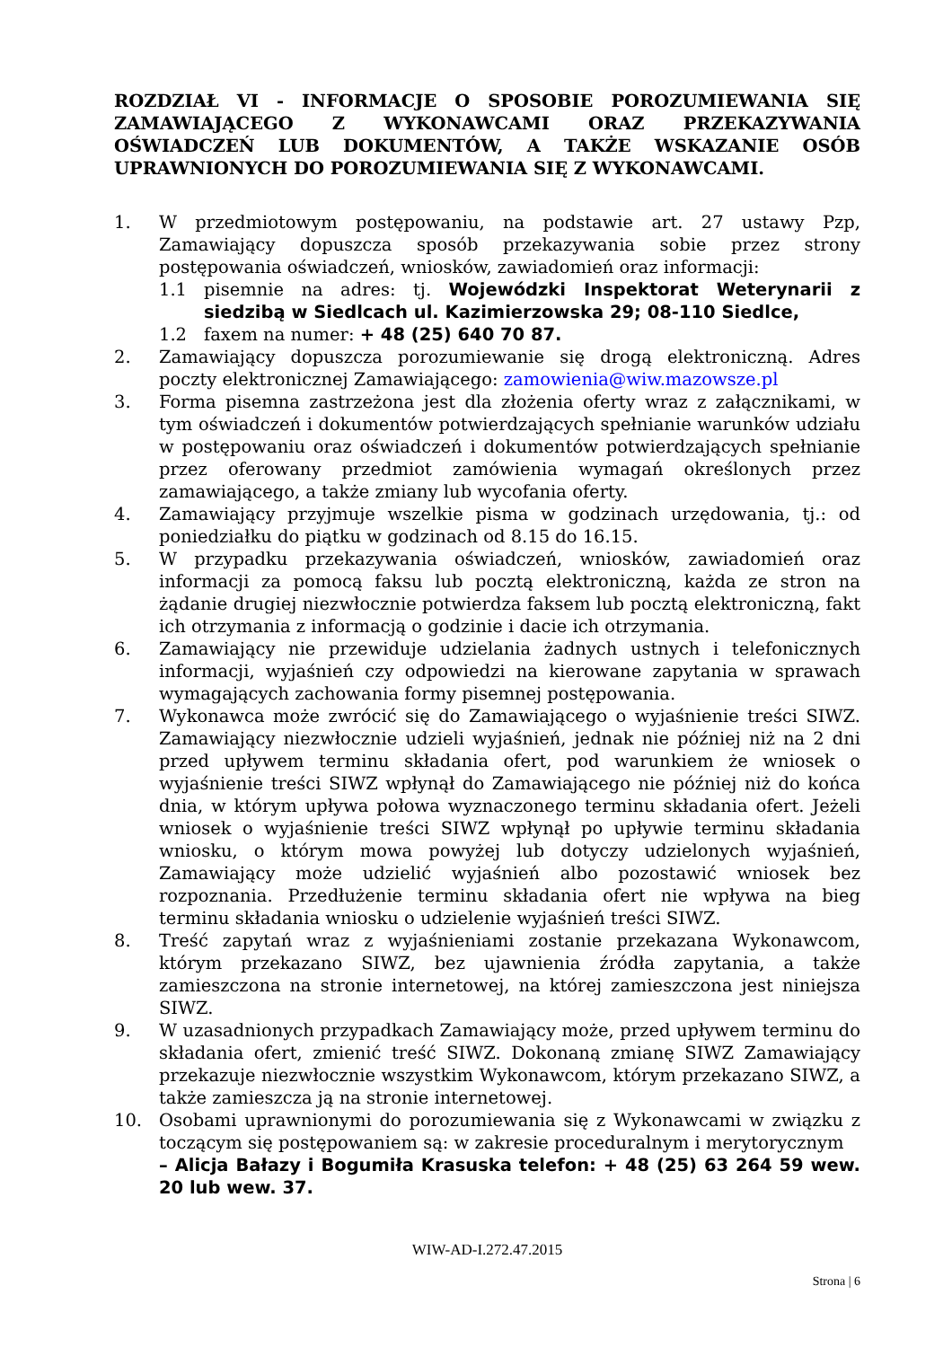ROZDZIAŁ VI - INFORMACJE O SPOSOBIE POROZUMIEWANIA SIĘ ZAMAWIAJĄCEGO Z WYKONAWCAMI ORAZ PRZEKAZYWANIA OŚWIADCZEŃ LUB DOKUMENTÓW, A TAKŻE WSKAZANIE OSÓB UPRAWNIONYCH DO POROZUMIEWANIA SIĘ Z WYKONAWCAMI.
1. W przedmiotowym postępowaniu, na podstawie art. 27 ustawy Pzp, Zamawiający dopuszcza sposób przekazywania sobie przez strony postępowania oświadczeń, wniosków, zawiadomień oraz informacji:
1.1 pisemnie na adres: tj. Wojewódzki Inspektorat Weterynarii z siedzibą w Siedlcach ul. Kazimierzowska 29; 08-110 Siedlce,
1.2 faxem na numer: + 48 (25) 640 70 87.
2. Zamawiający dopuszcza porozumiewanie się drogą elektroniczną. Adres poczty elektronicznej Zamawiającego: zamowienia@wiw.mazowsze.pl
3. Forma pisemna zastrzeżona jest dla złożenia oferty wraz z załącznikami, w tym oświadczeń i dokumentów potwierdzających spełnianie warunków udziału w postępowaniu oraz oświadczeń i dokumentów potwierdzających spełnianie przez oferowany przedmiot zamówienia wymagań określonych przez zamawiającego, a także zmiany lub wycofania oferty.
4. Zamawiający przyjmuje wszelkie pisma w godzinach urzędowania, tj.: od poniedziałku do piątku w godzinach od 8.15 do 16.15.
5. W przypadku przekazywania oświadczeń, wniosków, zawiadomień oraz informacji za pomocą faksu lub pocztą elektroniczną, każda ze stron na żądanie drugiej niezwłocznie potwierdza faksem lub pocztą elektroniczną, fakt ich otrzymania z informacją o godzinie i dacie ich otrzymania.
6. Zamawiający nie przewiduje udzielania żadnych ustnych i telefonicznych informacji, wyjaśnień czy odpowiedzi na kierowane zapytania w sprawach wymagających zachowania formy pisemnej postępowania.
7. Wykonawca może zwrócić się do Zamawiającego o wyjaśnienie treści SIWZ. Zamawiający niezwłocznie udzieli wyjaśnień, jednak nie później niż na 2 dni przed upływem terminu składania ofert, pod warunkiem że wniosek o wyjaśnienie treści SIWZ wpłynął do Zamawiającego nie później niż do końca dnia, w którym upływa połowa wyznaczonego terminu składania ofert. Jeżeli wniosek o wyjaśnienie treści SIWZ wpłynął po upływie terminu składania wniosku, o którym mowa powyżej lub dotyczy udzielonych wyjaśnień, Zamawiający może udzielić wyjaśnień albo pozostawić wniosek bez rozpoznania. Przedłużenie terminu składania ofert nie wpływa na bieg terminu składania wniosku o udzielenie wyjaśnień treści SIWZ.
8. Treść zapytań wraz z wyjaśnieniami zostanie przekazana Wykonawcom, którym przekazano SIWZ, bez ujawnienia źródła zapytania, a także zamieszczona na stronie internetowej, na której zamieszczona jest niniejsza SIWZ.
9. W uzasadnionych przypadkach Zamawiający może, przed upływem terminu do składania ofert, zmienić treść SIWZ. Dokonaną zmianę SIWZ Zamawiający przekazuje niezwłocznie wszystkim Wykonawcom, którym przekazano SIWZ, a także zamieszcza ją na stronie internetowej.
10. Osobami uprawnionymi do porozumiewania się z Wykonawcami w związku z toczącym się postępowaniem są: w zakresie proceduralnym i merytorycznym
– Alicja Bałazy i Bogumiła Krasuska telefon: + 48 (25) 63 264 59 wew. 20 lub wew. 37.
WIW-AD-I.272.47.2015
Strona | 6